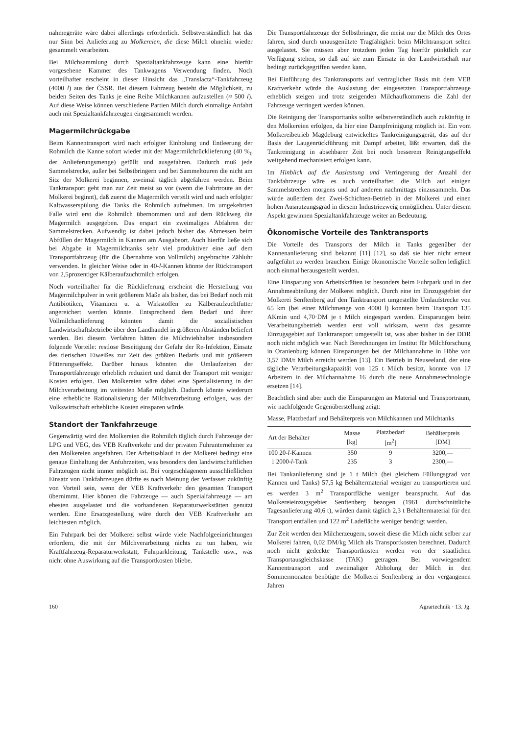nahmegeräte wäre dabei allerdings erforderlich. Selbstverständlich hat das nur Sinn bei Anlieferung zu Molkereien, die diese Milch ohnehin wieder gesammelt verarbeiten.
Bei Milchsammlung durch Spezialtankfahrzeuge kann eine hierfür vorgesehene Kammer des Tankwagens Verwendung finden. Noch vorteilhafter erscheint in dieser Hinsicht das „Translacta“-Tankfahrzeug (4000 l) aus der ČSSR. Bei diesem Fahrzeug besteht die Möglichkeit, zu beiden Seiten des Tanks je eine Reihe Milchkannen aufzustellen (≈ 500 l). Auf diese Weise können verschiedene Partien Milch durch einmalige Anfahrt auch mit Spezialtankfahrzeugen eingesammelt werden.
Magermilchrückgabe
Beim Kannentransport wird nach erfolgter Einholung und Entleerung der Rohmilch die Kanne sofort wieder mit der Magermilchrücklieferung (40 %<sub>0</sub> der Anlieferungsmenge) gefüllt und ausgefahren. Dadurch muß jede Sammelstrecke, außer bei Selbstbringern und bei Sammeltouren die nicht am Sitz der Molkerei beginnen, zweimal täglich abgefahren werden. Beim Tanktransport geht man zur Zeit meist so vor (wenn die Fahrtroute an der Molkerei beginnt), daß zuerst die Magermilch verteilt wird und nach erfolgter Kaltwasserspülung die Tanks die Rohmilch aufnehmen. Im umgekehrten Falle wird erst die Rohmilch übernommen und auf dem Rückweg die Magermilch ausgegeben. Das erspart ein zweimaliges Abfahren der Sammelstrecken. Aufwendig ist dabei jedoch bisher das Abmessen beim Abfüllen der Magermilch in Kannen am Ausgabeort. Auch hierfür ließe sich bei Abgabe in Magermilchtanks sehr viel produktiver eine auf dem Transportfahrzeug (für die Übernahme von Vollmilch) angebrachte Zähluhr verwenden. In gleicher Weise oder in 40-l-Kannen könnte der Rücktransport von 2,5prozentiger Kälberaufzuchtmilch erfolgen.
Noch vorteilhafter für die Rücklieferung erscheint die Herstellung von Magermilchpulver in weit größerem Maße als bisher, das bei Bedarf noch mit Antibiotiken, Vitaminen u. a. Wirkstoffen zu Kälberaufzuchtfutter angereichert werden könnte. Entsprechend dem Bedarf und ihrer Vollmilchanlieferung könnten damit die sozialistischen Landwirtschaftsbetriebe über den Landhandel in größeren Abständen beliefert werden. Bei diesem Verfahren hätten die Milchviehhalter insbesondere folgende Vorteile: restlose Beseitigung der Gefahr der Re-Infektion, Einsatz des tierischen Eiweißes zur Zeit des größten Bedarfs und mit größerem Fütterungseffekt. Darüber hinaus könnten die Umlaufzeiten der Transportfahrzeuge erheblich reduziert und damit der Transport mit weniger Kosten erfolgen. Den Molkereien wäre dabei eine Spezialisierung in der Milchverarbeitung im weitesten Maße möglich. Dadurch könnte wiederum eine erhebliche Rationalisierung der Milchverarbeitung erfolgen, was der Volkswirtschaft erhebliche Kosten einsparen würde.
Standort der Tankfahrzeuge
Gegenwärtig wird den Molkereien die Rohmilch täglich durch Fahrzeuge der LPG und VEG, des VEB Kraftverkehr und der privaten Fuhrunternehmer zu den Molkereien angefahren. Der Arbeitsablauf in der Molkerei bedingt eine genaue Einhaltung der Anfuhrzeiten, was besonders den landwirtschaftlichen Fahrzeugen nicht immer möglich ist. Bei vorgeschlagenem ausschließlichen Einsatz von Tankfahrzeugen dürfte es nach Meinung der Verfasser zukünftig von Vorteil sein, wenn der VEB Kraftverkehr den gesamten Transport übernimmt. Hier können die Fahrzeuge — auch Spezialfahrzeuge — am ehesten ausgelastet und die vorhandenen Reparaturwerkstätten genutzt werden. Eine Ersatzgestellung wäre durch den VEB Kraftverkehr am leichtesten möglich.
Ein Fuhrpark bei der Molkerei selbst würde viele Nachfolgeeinrichtungen erfordern, die mit der Milchverarbeitung nichts zu tun haben, wie Kraftfahrzeug-Reparaturwerkstatt, Fuhrparkleitung, Tankstelle usw., was nicht ohne Auswirkung auf die Transportkosten bliebe.
Die Transportfahrzeuge der Selbstbringer, die meist nur die Milch des Ortes fahren, sind durch unausgenützte Tragfähigkeit beim Milchtransport selten ausgelastet. Sie müssen aber trotzdem jeden Tag hierfür pünktlich zur Verfügung stehen, so daß auf sie zum Einsatz in der Landwirtschaft nur bedingt zurückgegriffen werden kann.
Bei Einführung des Tanktransports auf vertraglicher Basis mit dem VEB Kraftverkehr würde die Auslastung der eingesetzten Transportfahrzeuge erheblich steigen und trotz steigenden Milchaufkommens die Zahl der Fahrzeuge verringert werden können.
Die Reinigung der Transporttanks sollte selbstverständlich auch zukünftig in den Molkereien erfolgen, da hier eine Dampfreinigung möglich ist. Ein vom Molkereibetrieb Magdeburg entwickeltes Tankreinigungsgerät, das auf der Basis der Laugenrückführung mit Dampf arbeitet, läßt erwarten, daß die Tankreinigung in absehbarer Zeit bei noch besserem Reinigungseffekt weitgehend mechanisiert erfolgen kann.
Im Hinblick auf die Auslastung und Verringerung der Anzahl der Tankfahrzeuge wäre es auch vorteilhafter, die Milch auf einigen Sammelstrecken morgens und auf anderen nachmittags einzusammeln. Das würde außerdem den Zwei-Schichten-Betrieb in der Molkerei und einen hohen Ausnutzungsgrad in diesem Industriezweig ermöglichen. Unter diesem Aspekt gewinnen Spezialtankfahrzeuge weiter an Bedeutung.
Ökonomische Vorteile des Tanktransports
Die Vorteile des Transports der Milch in Tanks gegenüber der Kannenanlieferung sind bekannt [11] [12], so daß sie hier nicht erneut aufgeführt zu werden brauchen. Einige ökonomische Vorteile sollen lediglich noch einmal herausgestellt werden.
Eine Einsparung von Arbeitskräften ist besonders beim Fuhrpark und in der Annahmeabteilung der Molkerei möglich. Durch eine im Einzugsgebiet der Molkerei Senftenberg auf den Tanktransport umgestellte Umlaufstrecke von 65 km (bei einer Milchmenge von 4000 l) konnten beim Transport 135 AKmin und 4,70·DM je t Milch eingespart werden. Einsparungen beim Verarbeitungsbetrieb werden erst voll wirksam, wenn das gesamte Einzugsgebiet auf Tanktransport umgestellt ist, was aber bisher in der DDR noch nicht möglich war. Nach Berechnungen im Institut für Milchforschung in Oranienburg können Einsparungen bei der Milchannahme in Höhe von 3,57 DM/t Milch erreicht werden [13]. Ein Betrieb in Neuseeland, der eine tägliche Verarbeitungskapazität von 125 t Milch besitzt, konnte von 17 Arbeitern in der Milchannahme 16 durch die neue Annahmetechnologie ersetzen [14].
Beachtlich sind aber auch die Einsparungen an Material und Transportraum, wie nachfolgende Gegenüberstellung zeigt:
Masse, Platzbedarf und Behälterpreis von Milchkannen und Milchtanks
| Art der Behälter | Masse [kg] | Platzbedarf [m<sup>2</sup>] | Behälterpreis [DM] |
| --- | --- | --- | --- |
| 100 20- l -Kannen | 350 | 9 | 3200,— |
| 1 2000- l -Tank | 235 | 3 | 2300,— |
Bei Tankanlieferung sind je 1 t Milch (bei gleichem Füllungsgrad von Kannen und Tanks) 57,5 kg Behältermaterial weniger zu transportieren und es werden 3 m<sup>2</sup> Transportfläche weniger beansprucht. Auf das Molkereieinzugsgebiet Senftenberg bezogen (1961 durchschnittliche Tagesanlieferung 40,6 t), würden damit täglich 2,3 t Behältermaterial für den Transport entfallen und 122 m<sup>2</sup> Ladefläche weniger benötigt werden.
Zur Zeit werden den Milcherzeugern, soweit diese die Milch nicht selber zur Molkerei fahren, 0,02 DM/kg Milch als Transportkosten berechnet. Dadurch noch nicht gedeckte Transportkosten werden von der staatlichen Transportausgleichskasse (TAK) getragen. Bei vorwiegendem Kannentransport und zweimaliger Abholung der Milch in den Sommermonaten benötigte die Molkerei Senftenberg in den vergangenen Jahren
160 Agrartechnik · 13. Jg.